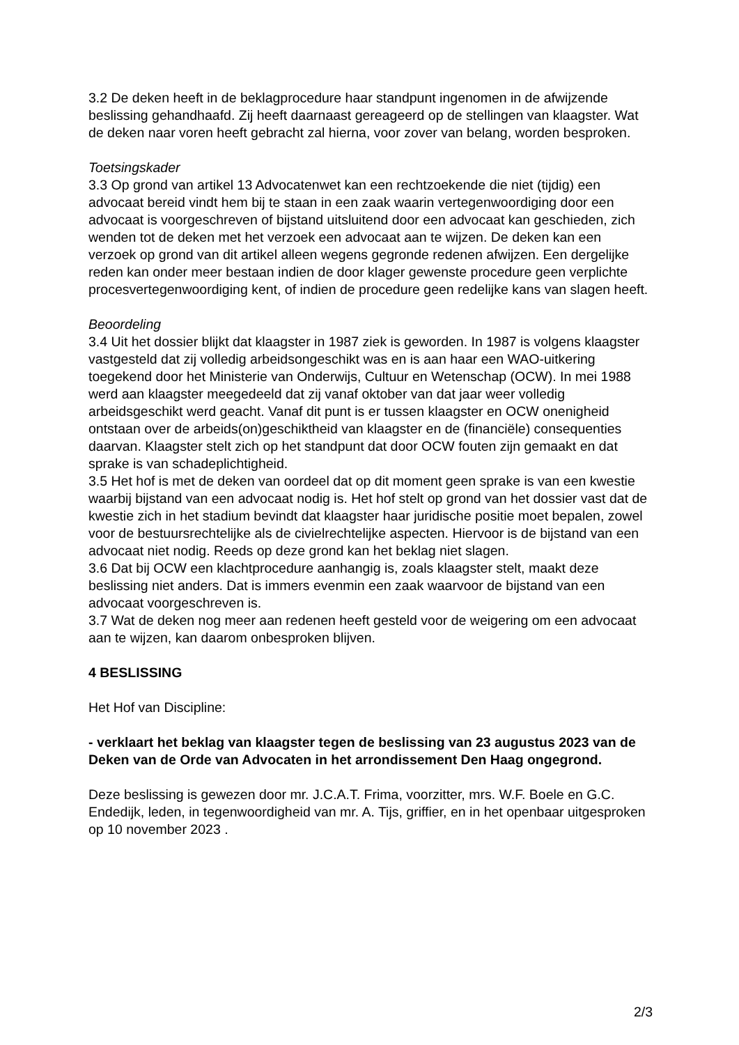3.2 De deken heeft in de beklagprocedure haar standpunt ingenomen in de afwijzende beslissing gehandhaafd. Zij heeft daarnaast gereageerd op de stellingen van klaagster. Wat de deken naar voren heeft gebracht zal hierna, voor zover van belang, worden besproken.
Toetsingskader
3.3 Op grond van artikel 13 Advocatenwet kan een rechtzoekende die niet (tijdig) een advocaat bereid vindt hem bij te staan in een zaak waarin vertegenwoordiging door een advocaat is voorgeschreven of bijstand uitsluitend door een advocaat kan geschieden, zich wenden tot de deken met het verzoek een advocaat aan te wijzen. De deken kan een verzoek op grond van dit artikel alleen wegens gegronde redenen afwijzen. Een dergelijke reden kan onder meer bestaan indien de door klager gewenste procedure geen verplichte procesvertegenwoordiging kent, of indien de procedure geen redelijke kans van slagen heeft.
Beoordeling
3.4 Uit het dossier blijkt dat klaagster in 1987 ziek is geworden. In 1987 is volgens klaagster vastgesteld dat zij volledig arbeidsongeschikt was en is aan haar een WAO-uitkering toegekend door het Ministerie van Onderwijs, Cultuur en Wetenschap (OCW). In mei 1988 werd aan klaagster meegedeeld dat zij vanaf oktober van dat jaar weer volledig arbeidsgeschikt werd geacht. Vanaf dit punt is er tussen klaagster en OCW onenigheid ontstaan over de arbeids(on)geschiktheid van klaagster en de (financiële) consequenties daarvan. Klaagster stelt zich op het standpunt dat door OCW fouten zijn gemaakt en dat sprake is van schadeplichtigheid.
3.5 Het hof is met de deken van oordeel dat op dit moment geen sprake is van een kwestie waarbij bijstand van een advocaat nodig is. Het hof stelt op grond van het dossier vast dat de kwestie zich in het stadium bevindt dat klaagster haar juridische positie moet bepalen, zowel voor de bestuursrechtelijke als de civielrechtelijke aspecten. Hiervoor is de bijstand van een advocaat niet nodig. Reeds op deze grond kan het beklag niet slagen.
3.6 Dat bij OCW een klachtprocedure aanhangig is, zoals klaagster stelt, maakt deze beslissing niet anders. Dat is immers evenmin een zaak waarvoor de bijstand van een advocaat voorgeschreven is.
3.7 Wat de deken nog meer aan redenen heeft gesteld voor de weigering om een advocaat aan te wijzen, kan daarom onbesproken blijven.
4 BESLISSING
Het Hof van Discipline:
- verklaart het beklag van klaagster tegen de beslissing van 23 augustus 2023 van de Deken van de Orde van Advocaten in het arrondissement Den Haag ongegrond.
Deze beslissing is gewezen door mr. J.C.A.T. Frima, voorzitter, mrs. W.F. Boele en G.C. Endedijk, leden, in tegenwoordigheid van mr. A. Tijs, griffier, en in het openbaar uitgesproken op 10 november 2023 .
2/3